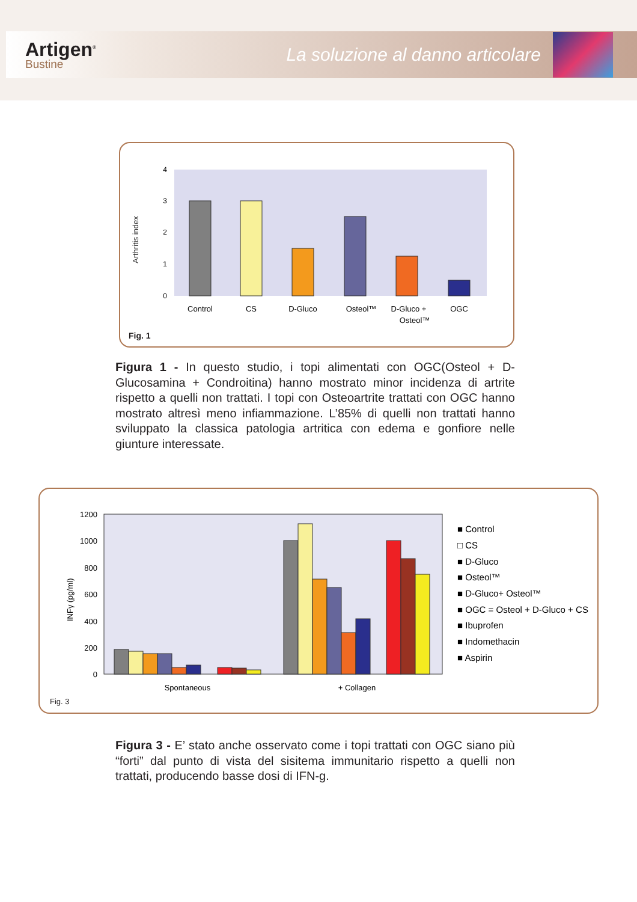Artigen<sup>®</sup>
Bustine
La soluzione al danno articolare
Arthritis index
4
3
2
1
0
Control
CS
D-Gluco
Osteol™
D-Gluco +
Osteol™
OGC
Fig. 1
Figura 1 - In questo studio, i topi alimentati con OGC(Osteol + D-Glucosamina + Condroitina) hanno mostrato minor incidenza di artrite rispetto a quelli non trattati. I topi con Osteoartrite trattati con OGC hanno mostrato altresì meno infiammazione. L’85% di quelli non trattati hanno sviluppato la classica patologia artritica con edema e gonfiore nelle giunture interessate.
INFγ (pg/ml)
1200
1000
800
600
400
200
0
Spontaneous
+ Collagen
■ Control
□ CS
■ D-Gluco
■ Osteol™
■ D-Gluco+ Osteol™
■ OGC = Osteol + D-Gluco + CS
■ Ibuprofen
■ Indomethacin
■ Aspirin
Fig. 3
Figura 3 - E’ stato anche osservato come i topi trattati con OGC siano più “forti” dal punto di vista del sisitema immunitario rispetto a quelli non trattati, producendo basse dosi di IFN-g.